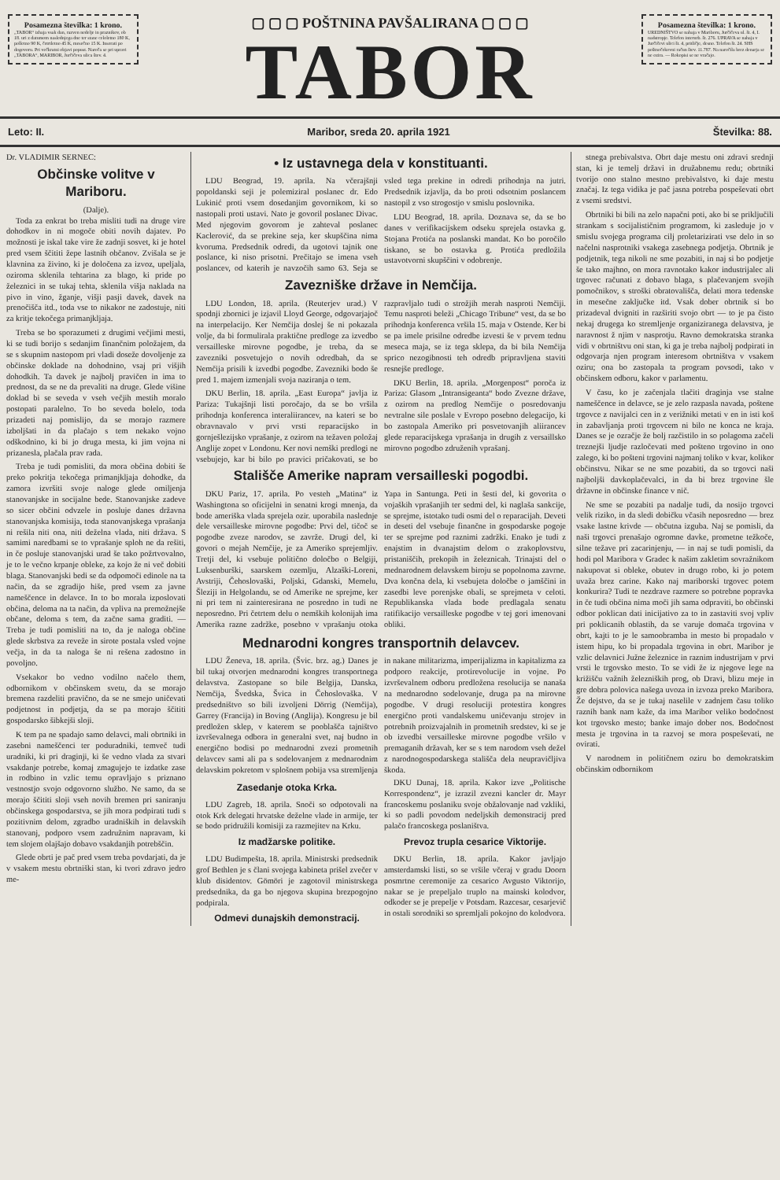Posamezna številka: 1 krono.
„TABOR“ izhaja vsak dan, razven nedelje in praznikov, ob 18. uri z datumom naslednjega dne ter stane celoletno 180 K, polletno 90 K, četrtletno 45 K, mesečno 15 K. Inserati po dogovoru. Pri večkratni objavi popust. Naroča se pri upravi „TABORA“, MARIBOR, Jurčičeva ulica štev. 4.
▢ ▢ ▢ POŠTNINA PAVŠALIRANA ▢ ▢ ▢
TABOR
Posamezna številka: 1 krono.
UREDNIŠTVO se nahaja v Mariboru, Jurčičeva ul. št. 4, I. nadstropje. Telefon interurb. št. 276. UPRAVA se nahaja v Jurčičevi ulici št. 4, pritličje, desno. Telefon št. 24. SHS poštnočekovni račun štev. 11.787. Na naročila brez denarja se ne ozira. — Rokopisi se ne vračajo.
Leto: II. Maribor, sreda 20. aprila 1921 Številka: 88.
Dr. VLADIMIR SERNEC:
Občinske volitve v Mariboru.
(Dalje).
Toda za enkrat bo treba misliti tudi na druge vire dohodkov in ni mogoče obiti novih dajatev. Po možnosti je iskal take vire že zadnji sosvet, ki je hotel pred vsem ščititi žepe lastnih občanov. Zvišala se je klavnina za živino, ki je določena za izvoz, upeljala, oziroma sklenila tehtarina za blago, ki pride po železnici in se tukaj tehta, sklenila višja naklada na pivo in vino, žganje, višji pasji davek, davek na prenočišča itd., toda vse to nikakor ne zadostuje, niti za kritje tekočega primanjkljaja.
Treba se bo sporazumeti z drugimi večjimi mesti, ki se tudi borijo s sedanjim finančnim položajem, da se s skupnim nastopom pri vladi doseže dovoljenje za občinske doklade na dohodnino, vsaj pri višjih dohodkih. Ta davek je najbolj pravičen in ima to prednost, da se ne da prevaliti na druge. Glede višine doklad bi se seveda v vseh večjih mestih moralo postopati paralelno. To bo seveda bolelo, toda prizadeti naj pomislijo, da se morajo razmere izboljšati in da plačajo s tem nekako vojno odškodnino, ki bi jo druga mesta, ki jim vojna ni prizanesla, plačala prav rada.
Treba je tudi pomisliti, da mora občina dobiti še preko pokritja tekočega primanjkljaja dohodke, da zamora izvršiti svoje naloge glede omiljenja stanovanjske in socijalne bede. Stanovanjske zadeve so sicer občini odvzele in posluje danes državna stanovanjska komisija, toda stanovanjskega vprašanja ni rešila niti ona, niti deželna vlada, niti država. S samimi naredbami se to vprašanje sploh ne da rešiti, in če posluje stanovanjski urad še tako požrtvovalno, je to le večno krpanje obleke, za kojo že ni več dobiti blaga. Stanovanjski bedi se da odpomoči edinole na ta način, da se zgradijo hiše, pred vsem za javne nameščence in delavce. In to bo morala izposlovati občina, deloma na ta način, da vpliva na premožnejše občane, deloma s tem, da začne sama graditi. — Treba je tudi pomisliti na to, da je naloga občine glede skrbstva za reveže in sirote postala vsled vojne večja, in da ta naloga še ni rešena zadostno in povoljno.
Vsekakor bo vedno vodilno načelo them, odbornikom v občinskem svetu, da se morajo bremena razdeliti pravično, da se ne smejo uničevati podjetnost in podjetja, da se pa morajo ščititi gospodarsko šibkejši sloji.
K tem pa ne spadajo samo delavci, mali obrtniki in zasebni nameščenci ter poduradniki, temveč tudi uradniki, ki pri draginji, ki še vedno vlada za stvari vsakdanje potrebe, komaj zmagujejo te izdatke zase in rodbino in vzlic temu opravljajo s priznano vestnostjo svojo odgovorno službo. Ne samo, da se morajo ščititi sloji vseh novih bremen pri saniranju občinskega gospodarstva, se jih mora podpirati tudi s pozitivnim delom, zgradbo uradniških in delavskih stanovanj, podporo vsem zadružnim napravam, ki tem slojem olajšajo dobavo vsakdanjih potrebščin.
Glede obrti je pač pred vsem treba povdarjati, da je v vsakem mestu obrtniški stan, ki tvori zdravo jedro me-
• Iz ustavnega dela v konstituanti.
LDU Beograd, 19. aprila. Na včerajšnji popoldanski seji je polemiziral poslanec dr. Edo Lukinić proti vsem dosedanjim govornikom, ki so nastopali proti ustavi. Nato je govoril poslanec Divac. Med njegovim govorom je zahteval poslanec Kaclerović, da se prekine seja, ker skupščina nima kvoruma. Predsednik odredi, da ugotovi tajnik one poslance, ki niso prisotni. Prečitajo se imena vseh poslancev, od katerih je navzočih samo 63. Seja se vsled tega prekine in odredi prihodnja na jutri. Predsednik izjavlja, da bo proti odsotnim poslancem nastopil z vso strogostjo v smislu poslovnika.
LDU Beograd, 18. aprila. Doznava se, da se bo danes v verifikacijskem odseku sprejela ostavka g. Stojana Protića na poslanski mandat. Ko bo poročilo tiskano, se bo ostavka g. Protića predložila ustavotvorni skupščini v odobrenje.
Zavezniške države in Nemčija.
LDU London, 18. aprila. (Reuterjev urad.) V spodnji zbornici je izjavil Lloyd George, odgovarjajoč na interpelacijo. Ker Nemčija doslej še ni pokazala volje, da bi formulirala praktične predloge za izvedbo versailleske mirovne pogodbe, je treba, da se zavezniki posvetujejo o novih odredbah, da se Nemčija prisili k izvedbi pogodbe. Zavezniki bodo še pred 1. majem izmenjali svoja naziranja o tem.
DKU Berlin, 18. aprila. „East Europa“ javlja iz Pariza: Tukajšnji listi poročajo, da se bo vršila prihodnja konferenca interaliirancev, na kateri se bo obravnavalo v prvi vrsti reparacijsko in gornješlezijsko vprašanje, z ozirom na težaven položaj Anglije zopet v Londonu. Ker novi nemški predlogi ne vsebujejo, kar bi bilo po pravici pričakovati, se bo razpravljalo tudi o strožjih merah nasproti Nemčiji. Temu nasproti beleži „Chicago Tribune“ vest, da se bo prihodnja konferenca vršila 15. maja v Ostende. Ker bi se pa imele prisilne odredbe izvesti še v prvem tednu meseca maja, se iz tega sklepa, da bi bila Nemčija sprico nezogibnosti teh odredb pripravljena staviti resnejše predloge.
DKU Berlin, 18. aprila. „Morgenpost“ poroča iz Pariza: Glasom „Intransigeanta“ bodo Zvezne države, z ozirom na predlog Nemčije o posredovanju nevtralne sile poslale v Evropo posebno delegacijo, ki bo zastopala Ameriko pri posvetovanjih aliirancev glede reparacijskega vprašanja in drugih z versaillsko mirovno pogodbo združenih vprašanj.
Stališče Amerike napram versailleski pogodbi.
DKU Pariz, 17. aprila. Po vesteh „Matina“ iz Washingtona so oficijelni in senatni krogi mnenja, da bode ameriška vlada sprejela ozir. uporabila naslednje dele versailleske mirovne pogodbe: Prvi del, tičoč se pogodbe zveze narodov, se zavrže. Drugi del, ki govori o mejah Nemčije, je za Ameriko sprejemljiv. Tretji del, ki vsebuje politično določbo o Belgiji, Luksenburški, saarskem ozemlju, Alzaški-Loreni, Avstriji, Čehoslovaški, Poljski, Gdanski, Memelu, Šleziji in Helgolandu, se od Amerike ne sprejme, ker ni pri tem ni zainteresirana ne posredno in tudi ne neposredno. Pri četrtem delu o nemških kolonijah ima Amerika razne zadržke, posebno v vprašanju otoka Yapa in Santunga. Peti in šesti del, ki govorita o vojaških vprašanjih ter sedmi del, ki naglaša sankcije, se sprejme, istotako tudi osmi del o reparacijah. Deveti in deseti del vsebuje finančne in gospodarske pogoje ter se sprejme pod raznimi zadržki. Enako je tudi z enajstim in dvanajstim delom o zrakoplovstvu, pristaniščih, prekopih in železnicah. Trinajsti del o mednarodnem delavskem biroju se popolnoma zavrne. Dva končna dela, ki vsebujeta določbe o jamščini in zasedbi leve porenjske obali, se sprejmeta v celoti. Republikanska vlada bode predlagala senatu ratifikacijo versailleske pogodbe v tej gori imenovani obliki.
Mednarodni kongres transportnih delavcev.
LDU Ženeva, 18. aprila. (Švic. brz. ag.) Danes je bil tukaj otvorjen mednarodni kongres transportnega delavstva. Zastopane so bile Belgija, Danska, Nemčija, Švedska, Švica in Čehoslovaška. V predsedništvo so bili izvoljeni Dörrig (Nemčija), Garrey (Francija) in Boving (Anglija). Kongresu je bil predložen sklep, v katerem se pooblašča tajništvo izvrševalnega odbora in generalni svet, naj budno in energično bodisi po mednarodni zvezi prometnih delavcev sami ali pa s sodelovanjem z mednarodnim delavskim pokretom v splošnem pobija vsa stremljenja in nakane militarizma, imperijalizma in kapitalizma za podporo reakcije, protirevolucije in vojne. Po izvrševalnem odboru predložena resolucija se nanaša na mednarodno sodelovanje, druga pa na mirovne pogodbe. V drugi resoluciji protestira kongres energično proti vandalskemu uničevanju strojev in potrebnih proizvajalnih in prometnih sredstev, ki se je ob izvedbi versailleske mirovne pogodbe vršilo v premaganih državah, ker se s tem narodom vseh dežel z narodnogospodarskega stališča dela neupravičljiva škoda.
Zasedanje otoka Krka.
LDU Zagreb, 18. aprila. Snoči so odpotovali na otok Krk delegati hrvatske deželne vlade in armije, ter se bodo pridružili komisiji za razmejitev na Krku.
Iz madžarske politike.
LDU Budimpešta, 18. aprila. Ministrski predsednik grof Bethlen je s člani svojega kabineta prišel zvečer v klub disidentov. Gömöri je zagotovil ministrskega predsednika, da ga bo njegova skupina brezpogojno podpirala.
Odmevi dunajskih demonstracij.
DKU Dunaj, 18. aprila. Kakor izve „Politische Korrespondenz“, je izrazil zvezni kancler dr. Mayr francoskemu poslaniku svoje obžalovanje nad vzkliki, ki so padli povodom nedeljskih demonstracij pred palačo francoskega poslaništva.
Prevoz trupla cesarice Viktorije.
DKU Berlin, 18. aprila. Kakor javljajo amsterdamski listi, so se vršile včeraj v gradu Doorn posmrtne ceremonije za cesarico Avgusto Viktorijo, nakar se je prepeljalo truplo na mainski kolodvor, odkoder se je prepelje v Potsdam. Razcesar, cesarjevič in ostali sorodniki so spremljali pokojno do kolodvora.
stnega prebivalstva. Obrt daje mestu oni zdravi srednji stan, ki je temelj državi in družabnemu redu; obrtniki tvorijo ono stalno mestno prebivalstvo, ki daje mestu značaj. Iz tega vidika je pač jasna potreba pospeševati obrt z vsemi sredstvi.
Obrtniki bi bili na zelo napačni poti, ako bi se priključili strankam s socijalističnim programom, ki zasleduje jo v smislu svojega programa cilj proletarizirati vse delo in so načelni nasprotniki vsakega zasebnega podjetja. Obrtnik je podjetnik, tega nikoli ne sme pozabiti, in naj si bo podjetje še tako majhno, on mora ravnotako kakor industrijalec ali trgovec računati z dobavo blaga, s plačevanjem svojih pomočnikov, s stroški obratovališča, delati mora tedenske in mesečne zaključke itd. Vsak dober obrtnik si bo prizadeval dvigniti in razširiti svojo obrt — to je pa čisto nekaj drugega ko stremljenje organiziranega delavstva, je naravnost ž njim v nasprotju. Ravno demokratska stranka vidi v obrtništvu oni stan, ki ga je treba najbolj podpirati in odgovarja njen program interesom obrtništva v vsakem oziru; ona bo zastopala ta program povsodi, tako v občinskem odboru, kakor v parlamentu.
V času, ko je začenjala tlačiti draginja vse stalne nameščence in delavce, se je zelo razpasla navada, poštene trgovce z navijalci cen in z verižniki metati v en in isti koš in zabavljanja proti trgovcem ni bilo ne konca ne kraja. Danes se je ozračje že bolj razčistilo in so polagoma začeli treznejši ljudje razločevati med pošteno trgovino in ono zalego, ki bo pošteni trgovini najmanj toliko v kvar, kolikor občinstvu. Nikar se ne sme pozabiti, da so trgovci naši najboljši davkoplačevalci, in da bi brez trgovine šle državne in občinske finance v nič.
Ne sme se pozabiti pa nadalje tudi, da nosijo trgovci velik riziko, in da sledi dobičku včasih neposredno — brez vsake lastne krivde — občutna izguba. Naj se pomisli, da naši trgovci prenašajo ogromne davke, prometne težkoče, silne težave pri zacarinjenju, — in naj se tudi pomisli, da hodi pol Maribora v Gradec k našim zakletim sovražnikom nakupovat si obleke, obutev in drugo robo, ki jo potem uvaža brez carine. Kako naj mariborski trgovec potem konkurira? Tudi te nezdrave razmere so potrebne popravka in če tudi občina nima moči jih sama odpraviti, bo občinski odbor poklican dati inicijativo za to in zastaviti svoj vpliv pri poklicanih oblastih, da se varuje domača trgovina v obrt, kajti to je le samoobramba in mesto bi propadalo v istem hipu, ko bi propadala trgovina in obrt. Maribor je vzlic delavnici Južne železnice in raznim industrijam v prvi vrsti le trgovsko mesto. To se vidi že iz njegove lege na križišču važnih železniških prog, ob Dravi, blizu meje in gre dobra polovica našega uvoza in izvoza preko Maribora. Že dejstvo, da se je tukaj naselile v zadnjem času toliko raznih bank nam kaže, da ima Maribor veliko bodočnost kot trgovsko mesto; banke imajo dober nos. Bodočnost mesta je trgovina in ta razvoj se mora pospeševati, ne ovirati.
V narodnem in političnem oziru bo demokratskim občinskim odbornikom